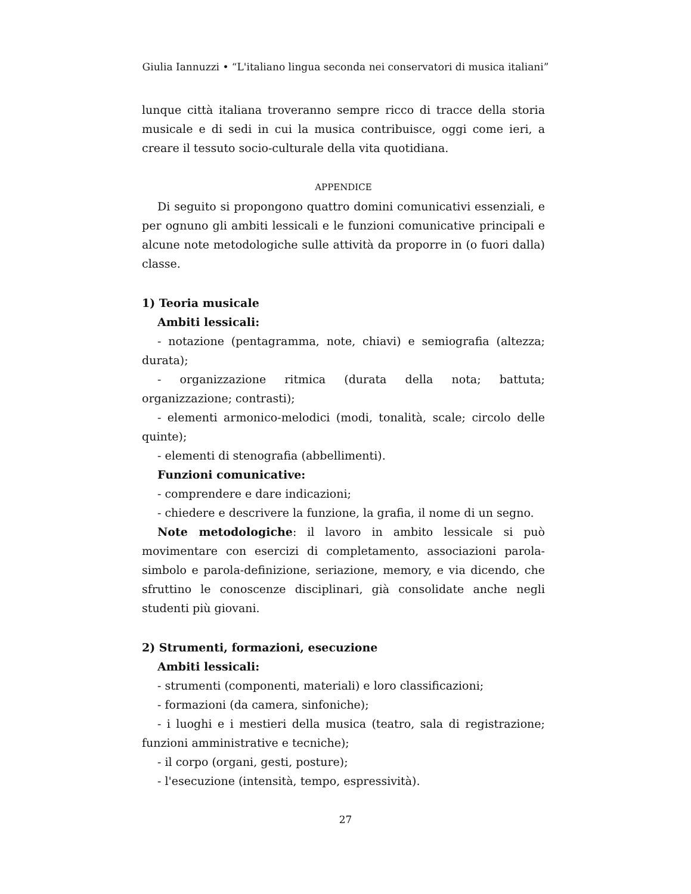Giulia Iannuzzi • “L'italiano lingua seconda nei conservatori di musica italiani”
lunque città italiana troveranno sempre ricco di tracce della storia musicale e di sedi in cui la musica contribuisce, oggi come ieri, a creare il tessuto socio-culturale della vita quotidiana.
APPENDICE
Di seguito si propongono quattro domini comunicativi essenziali, e per ognuno gli ambiti lessicali e le funzioni comunicative principali e alcune note metodologiche sulle attività da proporre in (o fuori dalla) classe.
1) Teoria musicale
Ambiti lessicali:
- notazione (pentagramma, note, chiavi) e semiografia (altezza; durata);
- organizzazione ritmica (durata della nota; battuta; organizzazione; contrasti);
- elementi armonico-melodici (modi, tonalità, scale; circolo delle quinte);
- elementi di stenografia (abbellimenti).
Funzioni comunicative:
- comprendere e dare indicazioni;
- chiedere e descrivere la funzione, la grafia, il nome di un segno.
Note metodologiche: il lavoro in ambito lessicale si può movimentare con esercizi di completamento, associazioni parola-simbolo e parola-definizione, seriazione, memory, e via dicendo, che sfruttino le conoscenze disciplinari, già consolidate anche negli studenti più giovani.
2) Strumenti, formazioni, esecuzione
Ambiti lessicali:
- strumenti (componenti, materiali) e loro classificazioni;
- formazioni (da camera, sinfoniche);
- i luoghi e i mestieri della musica (teatro, sala di registrazione; funzioni amministrative e tecniche);
- il corpo (organi, gesti, posture);
- l'esecuzione (intensità, tempo, espressività).
27